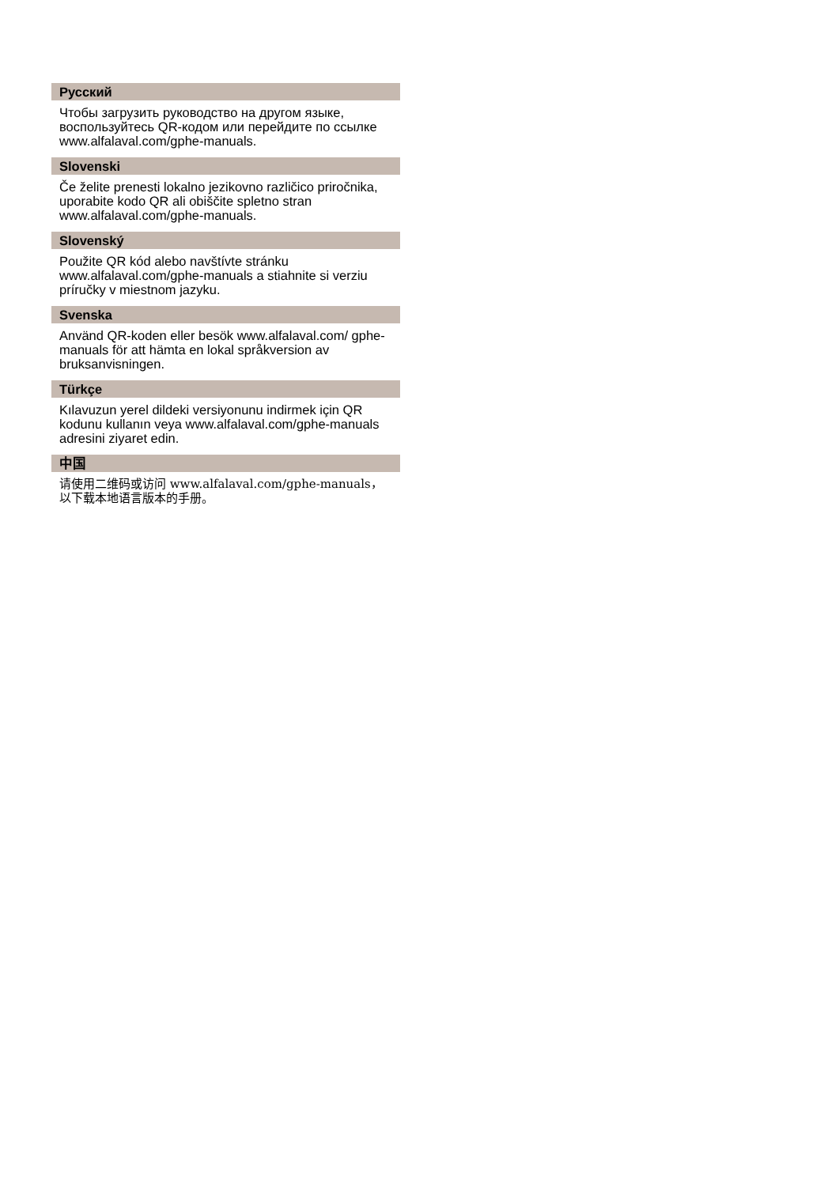Русский
Чтобы загрузить руководство на другом языке, воспользуйтесь QR-кодом или перейдите по ссылке www.alfalaval.com/gphe-manuals.
Slovenski
Če želite prenesti lokalno jezikovno različico priročnika, uporabite kodo QR ali obiščite spletno stran www.alfalaval.com/gphe-manuals.
Slovenský
Použite QR kód alebo navštívte stránku www.alfalaval.com/gphe-manuals a stiahnite si verziu príručky v miestnom jazyku.
Svenska
Använd QR-koden eller besök www.alfalaval.com/ gphe-manuals för att hämta en lokal språkversion av bruksanvisningen.
Türkçe
Kılavuzun yerel dildeki versiyonunu indirmek için QR kodunu kullanın veya www.alfalaval.com/gphe-manuals adresini ziyaret edin.
中国
请使用二维码或访问 www.alfalaval.com/gphe-manuals，以下载本地语言版本的手册。